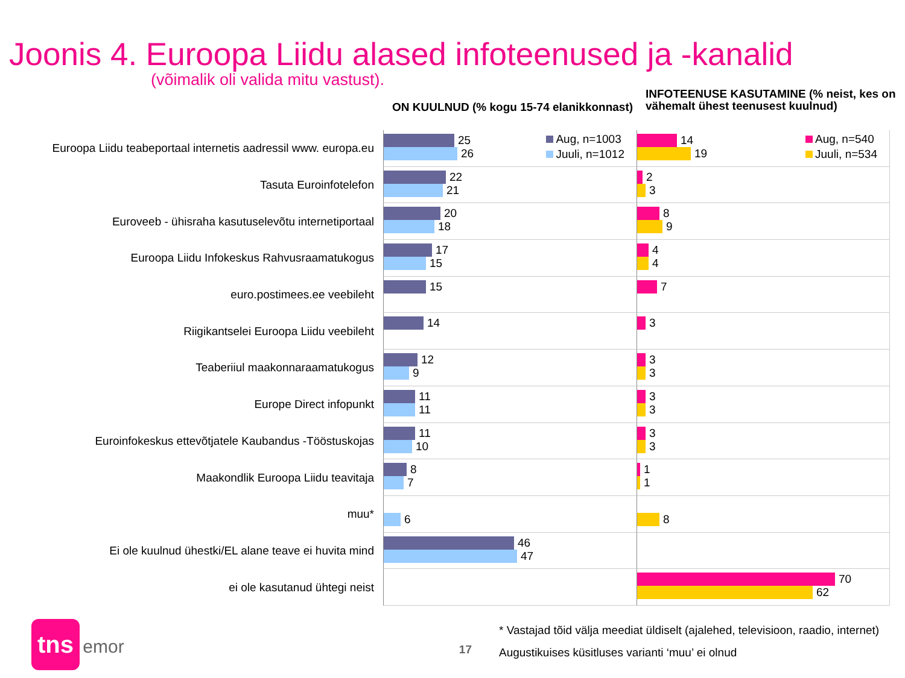Joonis 4. Euroopa Liidu alased infoteenused ja -kanalid
(võimalik oli valida mitu vastust).
ON KUULNUD (% kogu 15-74 elanikkonnast)
INFOTEENUSE KASUTAMINE (% neist, kes on vähemalt ühest teenusest kuulnud)
Euroopa Liidu teabeportaal internetis aadressil www. europa.eu
25
26
Aug, n=1003
Juuli, n=1012
14
19
Aug, n=540
Juuli, n=534
Tasuta Euroinfotelefon
22
21
2
3
Euroveeb - ühisraha kasutuselevõtu internetiportaal
20
18
8
9
Euroopa Liidu Infokeskus Rahvusraamatukogus
17
15
4
4
euro.postimees.ee veebileht
15 7
Riigikantselei Euroopa Liidu veebileht
14 3
Teaberiiul maakonnaraamatukogus
12
9
3
3
Europe Direct infopunkt
11
11
3
3
Euroinfokeskus ettevõtjatele Kaubandus -Tööstuskojas
11
10
3
3
Maakondlik Euroopa Liidu teavitaja
8
7
1
1
muu*
6 8
Ei ole kuulnud ühestki/EL alane teave ei huvita mind
46
47
ei ole kasutanud ühtegi neist
70
62
tns
emor
17
* Vastajad tõid välja meediat üldiselt (ajalehed, televisioon, raadio, internet)
Augustikuises küsitluses varianti ‘muu’ ei olnud